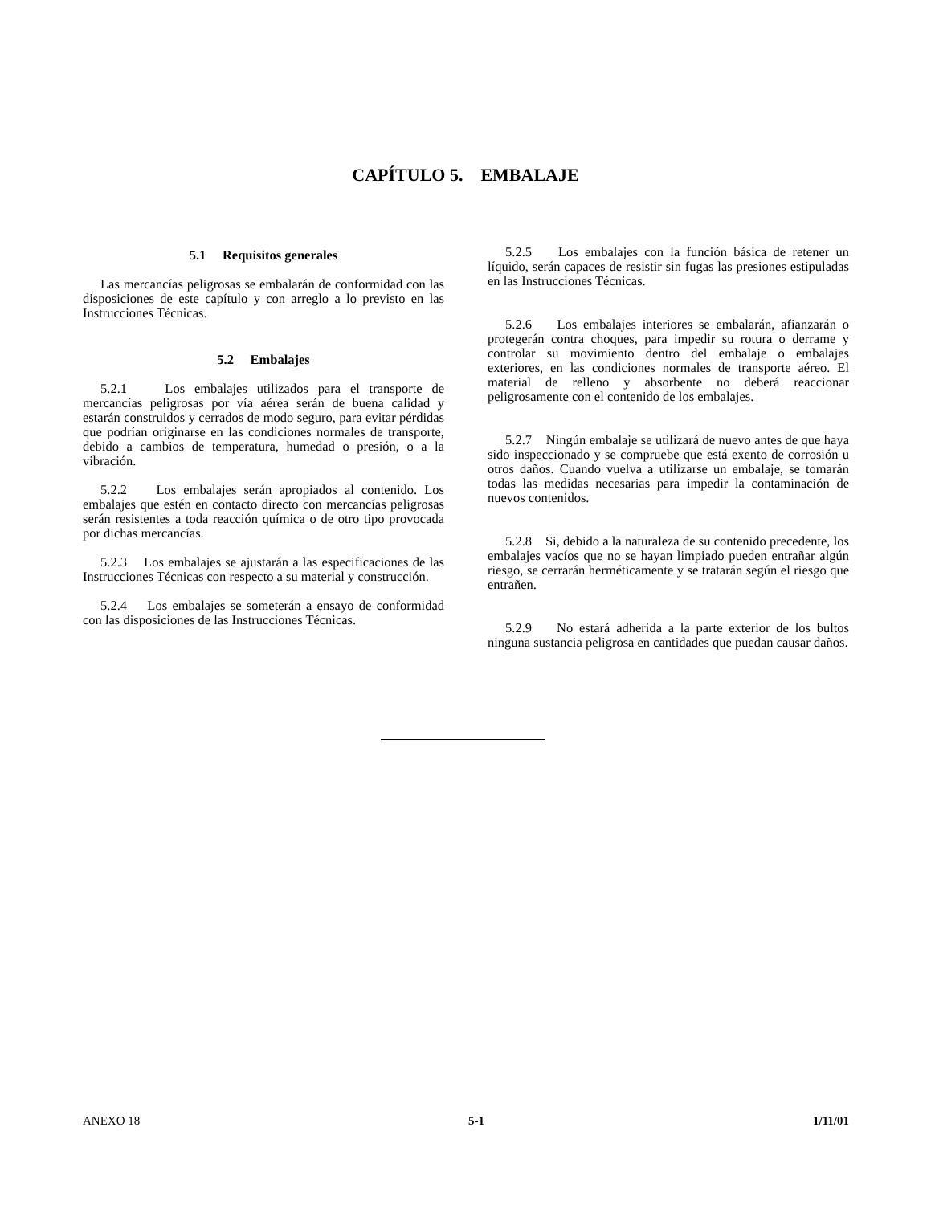CAPÍTULO 5. EMBALAJE
5.1 Requisitos generales
Las mercancías peligrosas se embalarán de conformidad con las disposiciones de este capítulo y con arreglo a lo previsto en las Instrucciones Técnicas.
5.2 Embalajes
5.2.1 Los embalajes utilizados para el transporte de mercancías peligrosas por vía aérea serán de buena calidad y estarán construidos y cerrados de modo seguro, para evitar pérdidas que podrían originarse en las condiciones normales de transporte, debido a cambios de temperatura, humedad o presión, o a la vibración.
5.2.2 Los embalajes serán apropiados al contenido. Los embalajes que estén en contacto directo con mercancías peligrosas serán resistentes a toda reacción química o de otro tipo provocada por dichas mercancías.
5.2.3 Los embalajes se ajustarán a las especificaciones de las Instrucciones Técnicas con respecto a su material y construcción.
5.2.4 Los embalajes se someterán a ensayo de conformidad con las disposiciones de las Instrucciones Técnicas.
5.2.5 Los embalajes con la función básica de retener un líquido, serán capaces de resistir sin fugas las presiones estipuladas en las Instrucciones Técnicas.
5.2.6 Los embalajes interiores se embalarán, afianzarán o protegerán contra choques, para impedir su rotura o derrame y controlar su movimiento dentro del embalaje o embalajes exteriores, en las condiciones normales de transporte aéreo. El material de relleno y absorbente no deberá reaccionar peligrosamente con el contenido de los embalajes.
5.2.7 Ningún embalaje se utilizará de nuevo antes de que haya sido inspeccionado y se compruebe que está exento de corrosión u otros daños. Cuando vuelva a utilizarse un embalaje, se tomarán todas las medidas necesarias para impedir la contaminación de nuevos contenidos.
5.2.8 Si, debido a la naturaleza de su contenido precedente, los embalajes vacíos que no se hayan limpiado pueden entrañar algún riesgo, se cerrarán herméticamente y se tratarán según el riesgo que entrañen.
5.2.9 No estará adherida a la parte exterior de los bultos ninguna sustancia peligrosa en cantidades que puedan causar daños.
ANEXO 18 5-1 1/11/01